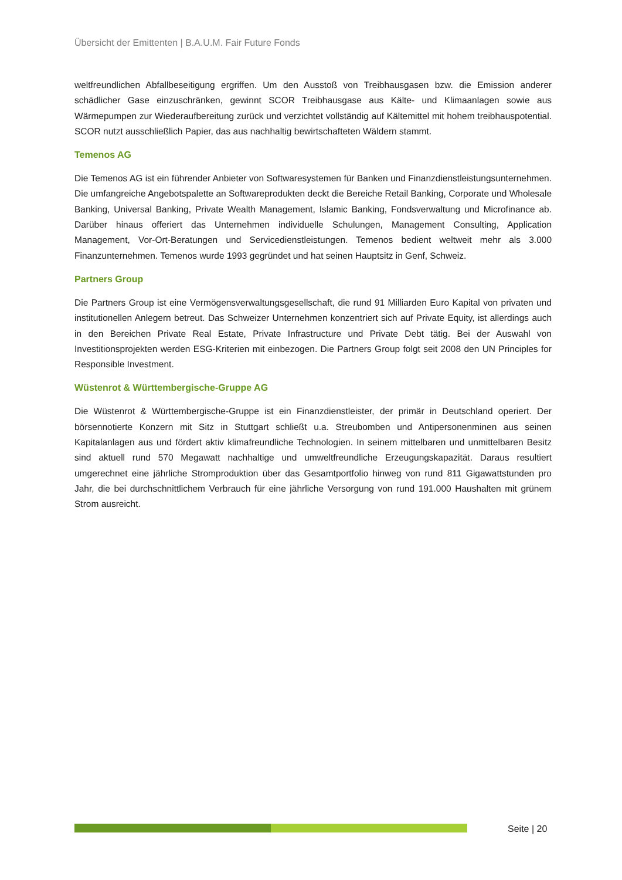Übersicht der Emittenten | B.A.U.M. Fair Future Fonds
weltfreundlichen Abfallbeseitigung ergriffen. Um den Ausstoß von Treibhausgasen bzw. die Emission anderer schädlicher Gase einzuschränken, gewinnt SCOR Treibhausgase aus Kälte- und Klimaanlagen sowie aus Wärmepumpen zur Wiederaufbereitung zurück und verzichtet vollständig auf Kältemittel mit hohem treibhauspotential. SCOR nutzt ausschließlich Papier, das aus nachhaltig bewirtschafteten Wäldern stammt.
Temenos AG
Die Temenos AG ist ein führender Anbieter von Softwaresystemen für Banken und Finanzdienstleistungsunternehmen. Die umfangreiche Angebotspalette an Softwareprodukten deckt die Bereiche Retail Banking, Corporate und Wholesale Banking, Universal Banking, Private Wealth Management, Islamic Banking, Fondsverwaltung und Microfinance ab. Darüber hinaus offeriert das Unternehmen individuelle Schulungen, Management Consulting, Application Management, Vor-Ort-Beratungen und Servicedienstleistungen. Temenos bedient weltweit mehr als 3.000 Finanzunternehmen. Temenos wurde 1993 gegründet und hat seinen Hauptsitz in Genf, Schweiz.
Partners Group
Die Partners Group ist eine Vermögensverwaltungsgesellschaft, die rund 91 Milliarden Euro Kapital von privaten und institutionellen Anlegern betreut. Das Schweizer Unternehmen konzentriert sich auf Private Equity, ist allerdings auch in den Bereichen Private Real Estate, Private Infrastructure und Private Debt tätig. Bei der Auswahl von Investitionsprojekten werden ESG-Kriterien mit einbezogen. Die Partners Group folgt seit 2008 den UN Principles for Responsible Investment.
Wüstenrot & Württembergische-Gruppe AG
Die Wüstenrot & Württembergische-Gruppe ist ein Finanzdienstleister, der primär in Deutschland operiert. Der börsennotierte Konzern mit Sitz in Stuttgart schließt u.a. Streubomben und Antipersonenminen aus seinen Kapitalanlagen aus und fördert aktiv klimafreundliche Technologien. In seinem mittelbaren und unmittelbaren Besitz sind aktuell rund 570 Megawatt nachhaltige und umweltfreundliche Erzeugungskapazität. Daraus resultiert umgerechnet eine jährliche Stromproduktion über das Gesamtportfolio hinweg von rund 811 Gigawattstunden pro Jahr, die bei durchschnittlichem Verbrauch für eine jährliche Versorgung von rund 191.000 Haushalten mit grünem Strom ausreicht.
Seite | 20